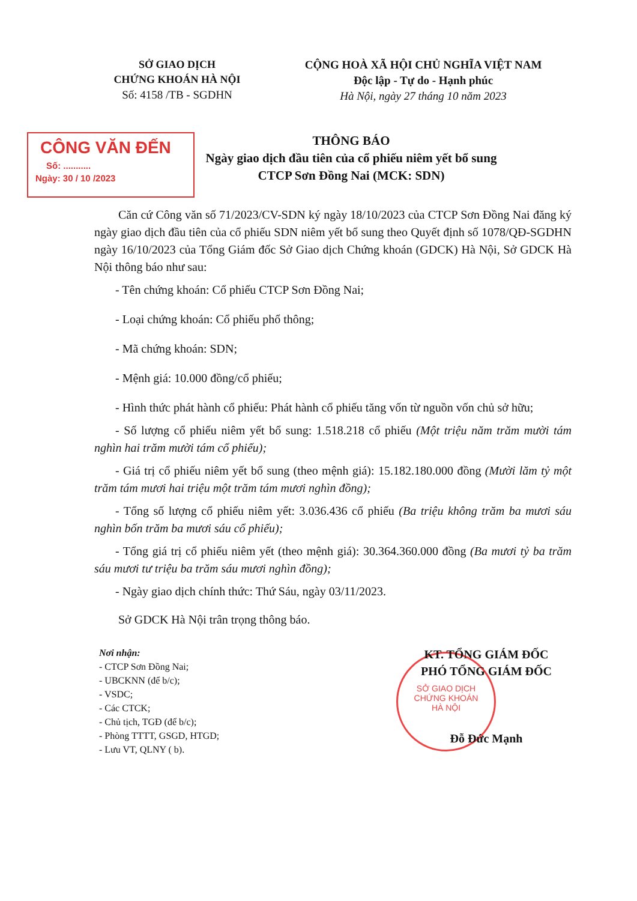SỞ GIAO DỊCH
CHỨNG KHOÁN HÀ NỘI
Số: 4158 /TB - SGDHN
CỘNG HOÀ XÃ HỘI CHỦ NGHĨA VIỆT NAM
Độc lập - Tự do - Hạnh phúc
Hà Nội, ngày 27 tháng 10 năm 2023
CÔNG VĂN ĐẾN
Số: ...........
Ngày: 30 / 10 /2023
THÔNG BÁO
Ngày giao dịch đầu tiên của cổ phiếu niêm yết bổ sung
CTCP Sơn Đồng Nai (MCK: SDN)
Căn cứ Công văn số 71/2023/CV-SDN ký ngày 18/10/2023 của CTCP Sơn Đồng Nai đăng ký ngày giao dịch đầu tiên của cổ phiếu SDN niêm yết bổ sung theo Quyết định số 1078/QĐ-SGDHN ngày 16/10/2023 của Tổng Giám đốc Sở Giao dịch Chứng khoán (GDCK) Hà Nội, Sở GDCK Hà Nội thông báo như sau:
- Tên chứng khoán: Cổ phiếu CTCP Sơn Đồng Nai;
- Loại chứng khoán: Cổ phiếu phổ thông;
- Mã chứng khoán: SDN;
- Mệnh giá: 10.000 đồng/cổ phiếu;
- Hình thức phát hành cổ phiếu: Phát hành cổ phiếu tăng vốn từ nguồn vốn chủ sở hữu;
- Số lượng cổ phiếu niêm yết bổ sung: 1.518.218 cổ phiếu (Một triệu năm trăm mười tám nghìn hai trăm mười tám cổ phiếu);
- Giá trị cổ phiếu niêm yết bổ sung (theo mệnh giá): 15.182.180.000 đồng (Mười lăm tỷ một trăm tám mươi hai triệu một trăm tám mươi nghìn đồng);
- Tổng số lượng cổ phiếu niêm yết: 3.036.436 cổ phiếu (Ba triệu không trăm ba mươi sáu nghìn bốn trăm ba mươi sáu cổ phiếu);
- Tổng giá trị cổ phiếu niêm yết (theo mệnh giá): 30.364.360.000 đồng (Ba mươi tỷ ba trăm sáu mươi tư triệu ba trăm sáu mươi nghìn đồng);
- Ngày giao dịch chính thức: Thứ Sáu, ngày 03/11/2023.
Sở GDCK Hà Nội trân trọng thông báo.
Nơi nhận:
- CTCP Sơn Đồng Nai;
- UBCKNN (để b/c);
- VSDC;
- Các CTCK;
- Chủ tịch, TGĐ (để b/c);
- Phòng TTTT, GSGD, HTGD;
- Lưu VT, QLNY ( b).
SỞ GIAO DỊCH
CHỨNG KHOÁN
HÀ NỘI
KT. TỔNG GIÁM ĐỐC
PHÓ TỔNG GIÁM ĐỐC
Đỗ Đức Mạnh